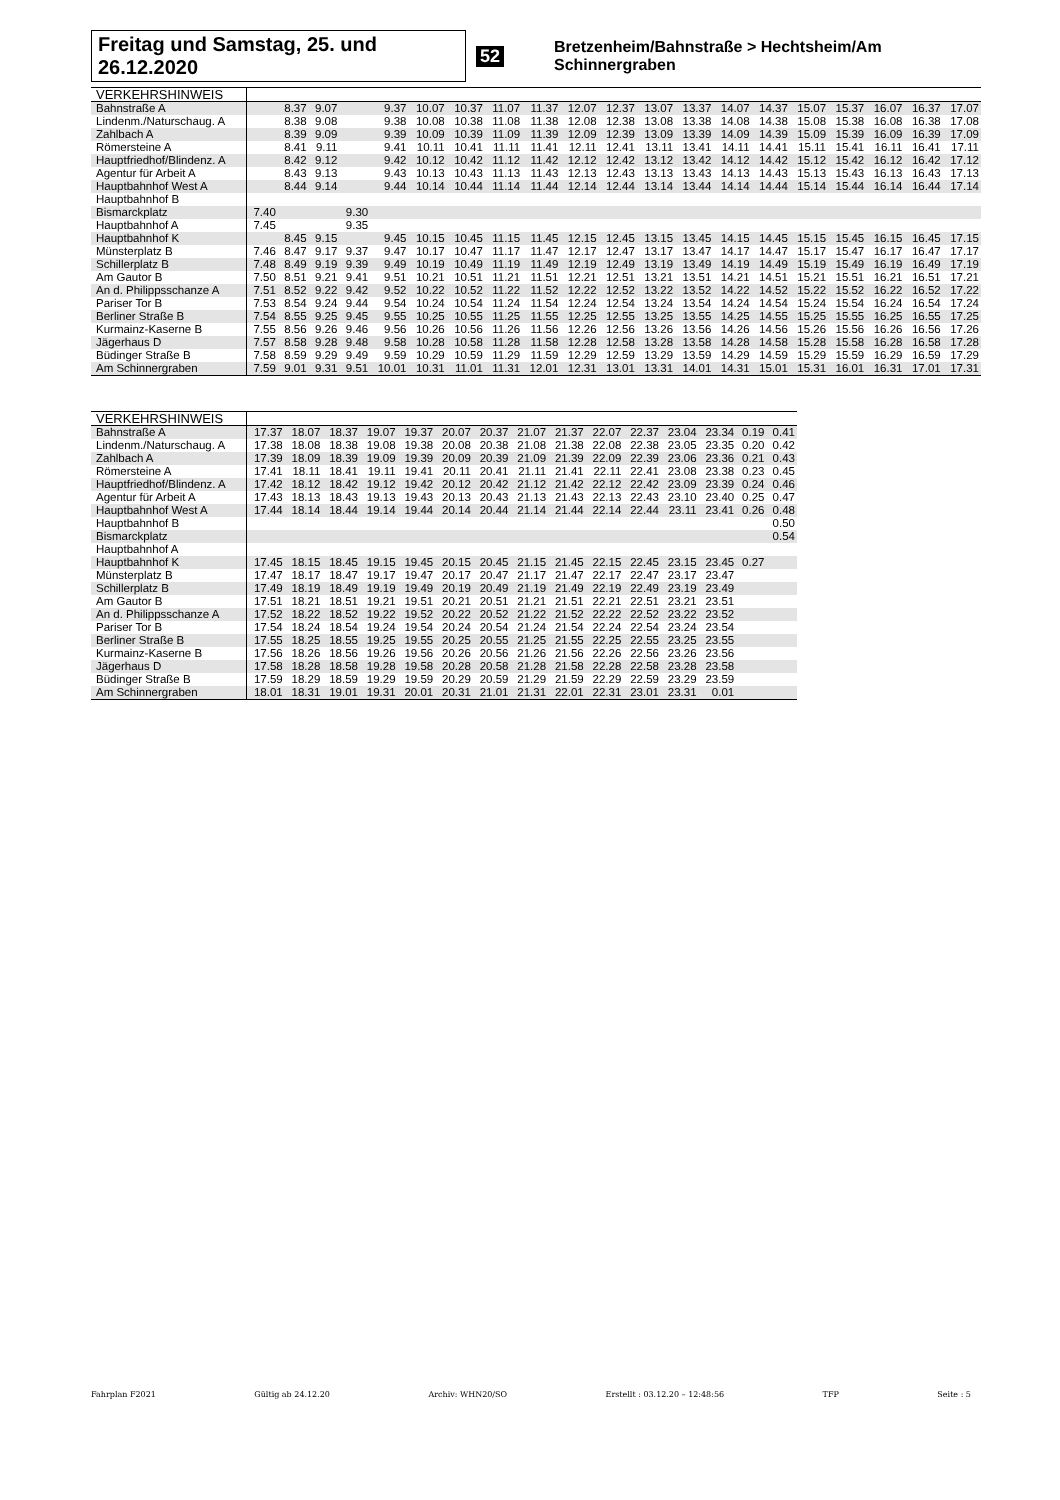Freitag und Samstag, 25. und 26.12.2020 52 Bretzenheim/Bahnstraße > Hechtsheim/Am Schinnergraben
| VERKEHRSHINWEIS | | | | | | | | | | | | | | | | | | | | |
| --- | --- | --- | --- | --- | --- | --- | --- | --- | --- | --- | --- | --- | --- | --- | --- | --- | --- | --- | --- | --- |
| Bahnstraße A | | 8.37 | 9.07 | | 9.37 | 10.07 | 10.37 | 11.07 | 11.37 | 12.07 | 12.37 | 13.07 | 13.37 | 14.07 | 14.37 | 15.07 | 15.37 | 16.07 | 16.37 | 17.07 |
| Lindenm./Naturschaug. A | | 8.38 | 9.08 | | 9.38 | 10.08 | 10.38 | 11.08 | 11.38 | 12.08 | 12.38 | 13.08 | 13.38 | 14.08 | 14.38 | 15.08 | 15.38 | 16.08 | 16.38 | 17.08 |
| Zahlbach A | | 8.39 | 9.09 | | 9.39 | 10.09 | 10.39 | 11.09 | 11.39 | 12.09 | 12.39 | 13.09 | 13.39 | 14.09 | 14.39 | 15.09 | 15.39 | 16.09 | 16.39 | 17.09 |
| Römersteine A | | 8.41 | 9.11 | | 9.41 | 10.11 | 10.41 | 11.11 | 11.41 | 12.11 | 12.41 | 13.11 | 13.41 | 14.11 | 14.41 | 15.11 | 15.41 | 16.11 | 16.41 | 17.11 |
| Hauptfriedhof/Blindenz. A | | 8.42 | 9.12 | | 9.42 | 10.12 | 10.42 | 11.12 | 11.42 | 12.12 | 12.42 | 13.12 | 13.42 | 14.12 | 14.42 | 15.12 | 15.42 | 16.12 | 16.42 | 17.12 |
| Agentur für Arbeit A | | 8.43 | 9.13 | | 9.43 | 10.13 | 10.43 | 11.13 | 11.43 | 12.13 | 12.43 | 13.13 | 13.43 | 14.13 | 14.43 | 15.13 | 15.43 | 16.13 | 16.43 | 17.13 |
| Hauptbahnhof West A | | 8.44 | 9.14 | | 9.44 | 10.14 | 10.44 | 11.14 | 11.44 | 12.14 | 12.44 | 13.14 | 13.44 | 14.14 | 14.44 | 15.14 | 15.44 | 16.14 | 16.44 | 17.14 |
| Hauptbahnhof B | | | | | | | | | | | | | | | | | | | | |
| Bismarckplatz | 7.40 | | | 9.30 | | | | | | | | | | | | | | | | |
| Hauptbahnhof A | 7.45 | | | 9.35 | | | | | | | | | | | | | | | | |
| Hauptbahnhof K | | 8.45 | 9.15 | | 9.45 | 10.15 | 10.45 | 11.15 | 11.45 | 12.15 | 12.45 | 13.15 | 13.45 | 14.15 | 14.45 | 15.15 | 15.45 | 16.15 | 16.45 | 17.15 |
| Münsterplatz B | 7.46 | 8.47 | 9.17 | 9.37 | 9.47 | 10.17 | 10.47 | 11.17 | 11.47 | 12.17 | 12.47 | 13.17 | 13.47 | 14.17 | 14.47 | 15.17 | 15.47 | 16.17 | 16.47 | 17.17 |
| Schillerplatz B | 7.48 | 8.49 | 9.19 | 9.39 | 9.49 | 10.19 | 10.49 | 11.19 | 11.49 | 12.19 | 12.49 | 13.19 | 13.49 | 14.19 | 14.49 | 15.19 | 15.49 | 16.19 | 16.49 | 17.19 |
| Am Gautor B | 7.50 | 8.51 | 9.21 | 9.41 | 9.51 | 10.21 | 10.51 | 11.21 | 11.51 | 12.21 | 12.51 | 13.21 | 13.51 | 14.21 | 14.51 | 15.21 | 15.51 | 16.21 | 16.51 | 17.21 |
| An d. Philippsschanze A | 7.51 | 8.52 | 9.22 | 9.42 | 9.52 | 10.22 | 10.52 | 11.22 | 11.52 | 12.22 | 12.52 | 13.22 | 13.52 | 14.22 | 14.52 | 15.22 | 15.52 | 16.22 | 16.52 | 17.22 |
| Pariser Tor B | 7.53 | 8.54 | 9.24 | 9.44 | 9.54 | 10.24 | 10.54 | 11.24 | 11.54 | 12.24 | 12.54 | 13.24 | 13.54 | 14.24 | 14.54 | 15.24 | 15.54 | 16.24 | 16.54 | 17.24 |
| Berliner Straße B | 7.54 | 8.55 | 9.25 | 9.45 | 9.55 | 10.25 | 10.55 | 11.25 | 11.55 | 12.25 | 12.55 | 13.25 | 13.55 | 14.25 | 14.55 | 15.25 | 15.55 | 16.25 | 16.55 | 17.25 |
| Kurmainz-Kaserne B | 7.55 | 8.56 | 9.26 | 9.46 | 9.56 | 10.26 | 10.56 | 11.26 | 11.56 | 12.26 | 12.56 | 13.26 | 13.56 | 14.26 | 14.56 | 15.26 | 15.56 | 16.26 | 16.56 | 17.26 |
| Jägerhaus D | 7.57 | 8.58 | 9.28 | 9.48 | 9.58 | 10.28 | 10.58 | 11.28 | 11.58 | 12.28 | 12.58 | 13.28 | 13.58 | 14.28 | 14.58 | 15.28 | 15.58 | 16.28 | 16.58 | 17.28 |
| Büdinger Straße B | 7.58 | 8.59 | 9.29 | 9.49 | 9.59 | 10.29 | 10.59 | 11.29 | 11.59 | 12.29 | 12.59 | 13.29 | 13.59 | 14.29 | 14.59 | 15.29 | 15.59 | 16.29 | 16.59 | 17.29 |
| Am Schinnergraben | 7.59 | 9.01 | 9.31 | 9.51 | 10.01 | 10.31 | 11.01 | 11.31 | 12.01 | 12.31 | 13.01 | 13.31 | 14.01 | 14.31 | 15.01 | 15.31 | 16.01 | 16.31 | 17.01 | 17.31 |
| VERKEHRSHINWEIS | | | | | | | | | | | | | | | |
| --- | --- | --- | --- | --- | --- | --- | --- | --- | --- | --- | --- | --- | --- | --- | --- |
| Bahnstraße A | 17.37 | 18.07 | 18.37 | 19.07 | 19.37 | 20.07 | 20.37 | 21.07 | 21.37 | 22.07 | 22.37 | 23.04 | 23.34 | 0.19 | 0.41 |
| Lindenm./Naturschaug. A | 17.38 | 18.08 | 18.38 | 19.08 | 19.38 | 20.08 | 20.38 | 21.08 | 21.38 | 22.08 | 22.38 | 23.05 | 23.35 | 0.20 | 0.42 |
| Zahlbach A | 17.39 | 18.09 | 18.39 | 19.09 | 19.39 | 20.09 | 20.39 | 21.09 | 21.39 | 22.09 | 22.39 | 23.06 | 23.36 | 0.21 | 0.43 |
| Römersteine A | 17.41 | 18.11 | 18.41 | 19.11 | 19.41 | 20.11 | 20.41 | 21.11 | 21.41 | 22.11 | 22.41 | 23.08 | 23.38 | 0.23 | 0.45 |
| Hauptfriedhof/Blindenz. A | 17.42 | 18.12 | 18.42 | 19.12 | 19.42 | 20.12 | 20.42 | 21.12 | 21.42 | 22.12 | 22.42 | 23.09 | 23.39 | 0.24 | 0.46 |
| Agentur für Arbeit A | 17.43 | 18.13 | 18.43 | 19.13 | 19.43 | 20.13 | 20.43 | 21.13 | 21.43 | 22.13 | 22.43 | 23.10 | 23.40 | 0.25 | 0.47 |
| Hauptbahnhof West A | 17.44 | 18.14 | 18.44 | 19.14 | 19.44 | 20.14 | 20.44 | 21.14 | 21.44 | 22.14 | 22.44 | 23.11 | 23.41 | 0.26 | 0.48 |
| Hauptbahnhof B | | | | | | | | | | | | | | | 0.50 |
| Bismarckplatz | | | | | | | | | | | | | | | 0.54 |
| Hauptbahnhof A | | | | | | | | | | | | | | | |
| Hauptbahnhof K | 17.45 | 18.15 | 18.45 | 19.15 | 19.45 | 20.15 | 20.45 | 21.15 | 21.45 | 22.15 | 22.45 | 23.15 | 23.45 | 0.27 | |
| Münsterplatz B | 17.47 | 18.17 | 18.47 | 19.17 | 19.47 | 20.17 | 20.47 | 21.17 | 21.47 | 22.17 | 22.47 | 23.17 | 23.47 | | |
| Schillerplatz B | 17.49 | 18.19 | 18.49 | 19.19 | 19.49 | 20.19 | 20.49 | 21.19 | 21.49 | 22.19 | 22.49 | 23.19 | 23.49 | | |
| Am Gautor B | 17.51 | 18.21 | 18.51 | 19.21 | 19.51 | 20.21 | 20.51 | 21.21 | 21.51 | 22.21 | 22.51 | 23.21 | 23.51 | | |
| An d. Philippsschanze A | 17.52 | 18.22 | 18.52 | 19.22 | 19.52 | 20.22 | 20.52 | 21.22 | 21.52 | 22.22 | 22.52 | 23.22 | 23.52 | | |
| Pariser Tor B | 17.54 | 18.24 | 18.54 | 19.24 | 19.54 | 20.24 | 20.54 | 21.24 | 21.54 | 22.24 | 22.54 | 23.24 | 23.54 | | |
| Berliner Straße B | 17.55 | 18.25 | 18.55 | 19.25 | 19.55 | 20.25 | 20.55 | 21.25 | 21.55 | 22.25 | 22.55 | 23.25 | 23.55 | | |
| Kurmainz-Kaserne B | 17.56 | 18.26 | 18.56 | 19.26 | 19.56 | 20.26 | 20.56 | 21.26 | 21.56 | 22.26 | 22.56 | 23.26 | 23.56 | | |
| Jägerhaus D | 17.58 | 18.28 | 18.58 | 19.28 | 19.58 | 20.28 | 20.58 | 21.28 | 21.58 | 22.28 | 22.58 | 23.28 | 23.58 | | |
| Büdinger Straße B | 17.59 | 18.29 | 18.59 | 19.29 | 19.59 | 20.29 | 20.59 | 21.29 | 21.59 | 22.29 | 22.59 | 23.29 | 23.59 | | |
| Am Schinnergraben | 18.01 | 18.31 | 19.01 | 19.31 | 20.01 | 20.31 | 21.01 | 21.31 | 22.01 | 22.31 | 23.01 | 23.31 | 0.01 | | |
Fahrplan F2021 Gültig ab 24.12.20 Archiv: WHN20/SO Erstellt : 03.12.20 – 12:48:56 TFP Seite : 5